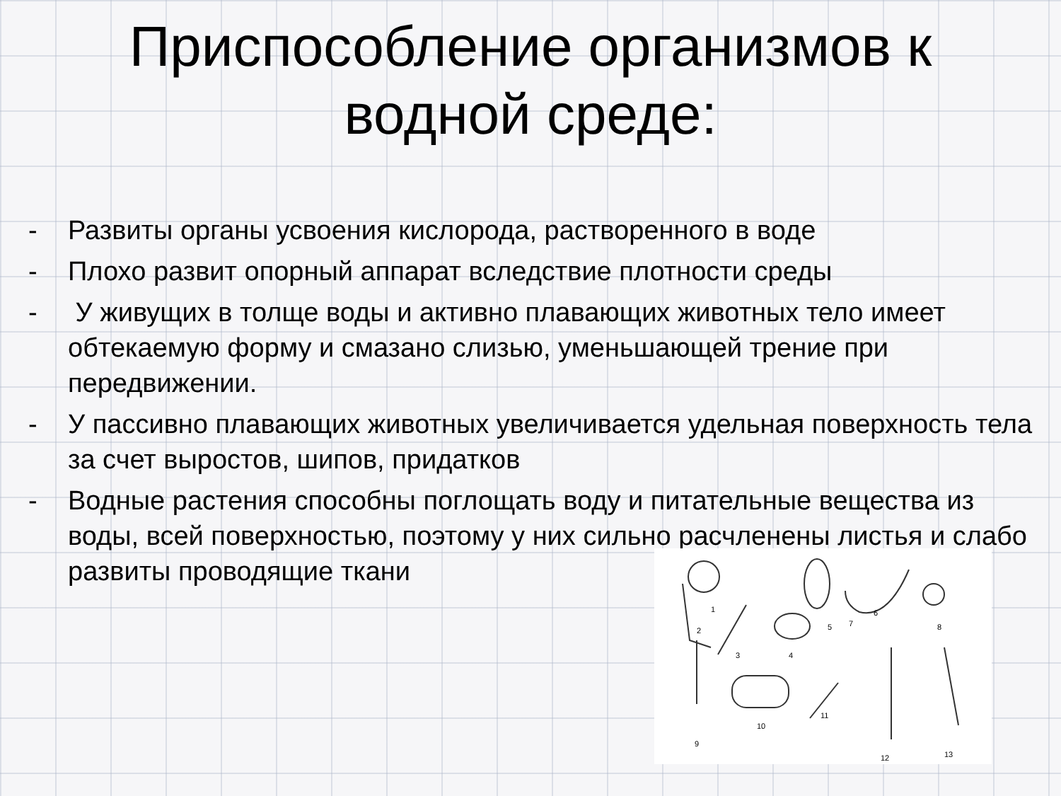Приспособление организмов к
водной среде:
- Развиты органы усвоения кислорода, растворенного в воде
- Плохо развит опорный аппарат вследствие плотности среды
- У живущих в толще воды и активно плавающих животных тело имеет обтекаемую форму и смазано слизью, уменьшающей трение при передвижении.
- У пассивно плавающих животных увеличивается удельная поверхность тела за счет выростов, шипов, придатков
- Водные растения способны поглощать воду и питательные вещества из воды, всей поверхностью, поэтому у них сильно расчленены листья и слабо развиты проводящие ткани
1
2
3 4
5
6
7 8
9
10
11
12 13